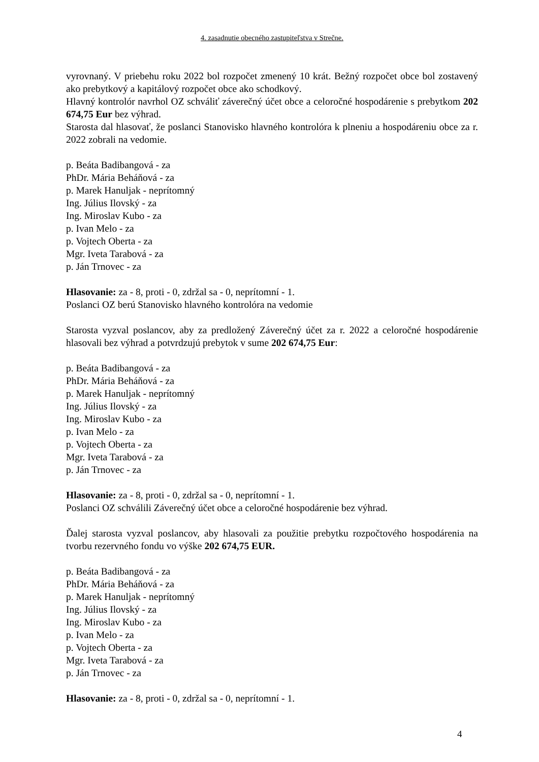4. zasadnutie obecného zastupiteľstva v Strečne.
vyrovnaný. V priebehu roku 2022 bol rozpočet zmenený 10 krát. Bežný rozpočet obce bol zostavený ako prebytkový a kapitálový rozpočet obce ako schodkový.
Hlavný kontrolór navrhol OZ schváliť záverečný účet obce a celoročné hospodárenie s prebytkom 202 674,75 Eur bez výhrad.
Starosta dal hlasovať, že poslanci Stanovisko hlavného kontrolóra k plneniu a hospodáreniu obce za r. 2022 zobrali na vedomie.
p. Beáta Badibangová - za
PhDr. Mária Beháňová - za
p. Marek Hanuljak - neprítomný
Ing. Július Ilovský - za
Ing. Miroslav Kubo - za
p. Ivan Melo - za
p. Vojtech Oberta - za
Mgr. Iveta Tarabová - za
p. Ján Trnovec - za
Hlasovanie: za - 8, proti - 0, zdržal sa - 0, neprítomní - 1.
Poslanci OZ berú Stanovisko hlavného kontrolóra na vedomie
Starosta vyzval poslancov, aby za predložený Záverečný účet za r. 2022 a celoročné hospodárenie hlasovali bez výhrad a potvrdzujú prebytok v sume 202 674,75 Eur:
p. Beáta Badibangová - za
PhDr. Mária Beháňová - za
p. Marek Hanuljak - neprítomný
Ing. Július Ilovský - za
Ing. Miroslav Kubo - za
p. Ivan Melo - za
p. Vojtech Oberta - za
Mgr. Iveta Tarabová - za
p. Ján Trnovec - za
Hlasovanie: za - 8, proti - 0, zdržal sa - 0, neprítomní - 1.
Poslanci OZ schválili Záverečný účet obce a celoročné hospodárenie bez výhrad.
Ďalej starosta vyzval poslancov, aby hlasovali za použitie prebytku rozpočtového hospodárenia na tvorbu rezervného fondu vo výške 202 674,75 EUR.
p. Beáta Badibangová - za
PhDr. Mária Beháňová - za
p. Marek Hanuljak - neprítomný
Ing. Július Ilovský - za
Ing. Miroslav Kubo - za
p. Ivan Melo - za
p. Vojtech Oberta - za
Mgr. Iveta Tarabová - za
p. Ján Trnovec - za
Hlasovanie: za - 8, proti - 0, zdržal sa - 0, neprítomní - 1.
4